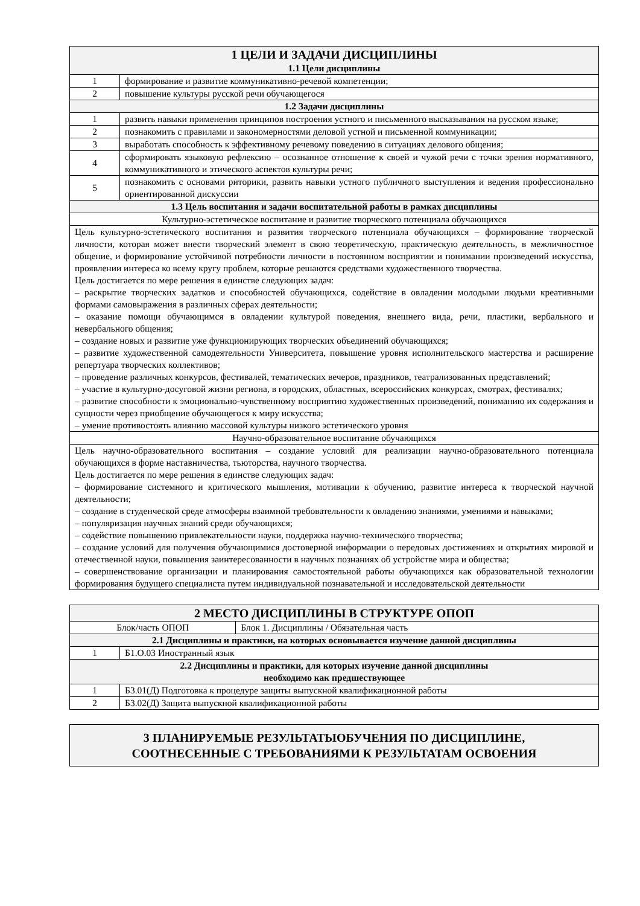| 1 ЦЕЛИ И ЗАДАЧИ ДИСЦИПЛИНЫ 1.1 Цели дисциплины | |
| --- | --- |
| 1 | формирование и развитие коммуникативно-речевой компетенции; |
| 2 | повышение культуры русской речи обучающегося |
| 1.2 Задачи дисциплины | |
| 1 | развить навыки применения принципов построения устного и письменного высказывания на русском языке; |
| 2 | познакомить с правилами и закономерностями деловой устной и письменной коммуникации; |
| 3 | выработать способность к эффективному речевому поведению в ситуациях делового общения; |
| 4 | сформировать языковую рефлексию – осознанное отношение к своей и чужой речи с точки зрения нормативного, коммуникативного и этического аспектов культуры речи; |
| 5 | познакомить с основами риторики, развить навыки устного публичного выступления и ведения профессионально ориентированной дискуссии |
| 1.3 Цель воспитания и задачи воспитательной работы в рамках дисциплины | |
| Культурно-эстетическое воспитание и развитие творческого потенциала обучающихся | |
| Цель культурно-эстетического воспитания и развития творческого потенциала обучающихся – формирование творческой личности, которая может внести творческий элемент в свою теоретическую, практическую деятельность, в межличностное общение, и формирование устойчивой потребности личности в постоянном восприятии и понимании произведений искусства, проявлении интереса ко всему кругу проблем, которые решаются средствами художественного творчества. Цель достигается по мере решения в единстве следующих задач: – раскрытие творческих задатков и способностей обучающихся, содействие в овладении молодыми людьми креативными формами самовыражения в различных сферах деятельности; – оказание помощи обучающимся в овладении культурой поведения, внешнего вида, речи, пластики, вербального и невербального общения; – создание новых и развитие уже функционирующих творческих объединений обучающихся; – развитие художественной самодеятельности Университета, повышение уровня исполнительского мастерства и расширение репертуара творческих коллективов; – проведение различных конкурсов, фестивалей, тематических вечеров, праздников, театрализованных представлений; – участие в культурно-досуговой жизни региона, в городских, областных, всероссийских конкурсах, смотрах, фестивалях; – развитие способности к эмоционально-чувственному восприятию художественных произведений, пониманию их содержания и сущности через приобщение обучающегося к миру искусства; – умение противостоять влиянию массовой культуры низкого эстетического уровня | |
| Научно-образовательное воспитание обучающихся | |
| Цель научно-образовательного воспитания – создание условий для реализации научно-образовательного потенциала обучающихся в форме наставничества, тьюторства, научного творчества. Цель достигается по мере решения в единстве следующих задач: – формирование системного и критического мышления, мотивации к обучению, развитие интереса к творческой научной деятельности; – создание в студенческой среде атмосферы взаимной требовательности к овладению знаниями, умениями и навыками; – популяризация научных знаний среди обучающихся; – содействие повышению привлекательности науки, поддержка научно-технического творчества; – создание условий для получения обучающимися достоверной информации о передовых достижениях и открытиях мировой и отечественной науки, повышения заинтересованности в научных познаниях об устройстве мира и общества; – совершенствование организации и планирования самостоятельной работы обучающихся как образовательной технологии формирования будущего специалиста путем индивидуальной познавательной и исследовательской деятельности | |
| 2 МЕСТО ДИСЦИПЛИНЫ В СТРУКТУРЕ ОПОП | | |
| --- | --- | --- |
| Блок/часть ОПОП | | Блок 1. Дисциплины / Обязательная часть |
| 2.1 Дисциплины и практики, на которых основывается изучение данной дисциплины | | |
| 1 | Б1.О.03 Иностранный язык | |
| 2.2 Дисциплины и практики, для которых изучение данной дисциплины необходимо как предшествующее | | |
| 1 | Б3.01(Д) Подготовка к процедуре защиты выпускной квалификационной работы | |
| 2 | Б3.02(Д) Защита выпускной квалификационной работы | |
| 3 ПЛАНИРУЕМЫЕ РЕЗУЛЬТАТЫОБУЧЕНИЯ ПО ДИСЦИПЛИНЕ, СООТНЕСЕННЫЕ С ТРЕБОВАНИЯМИ К РЕЗУЛЬТАТАМ ОСВОЕНИЯ |
| --- |